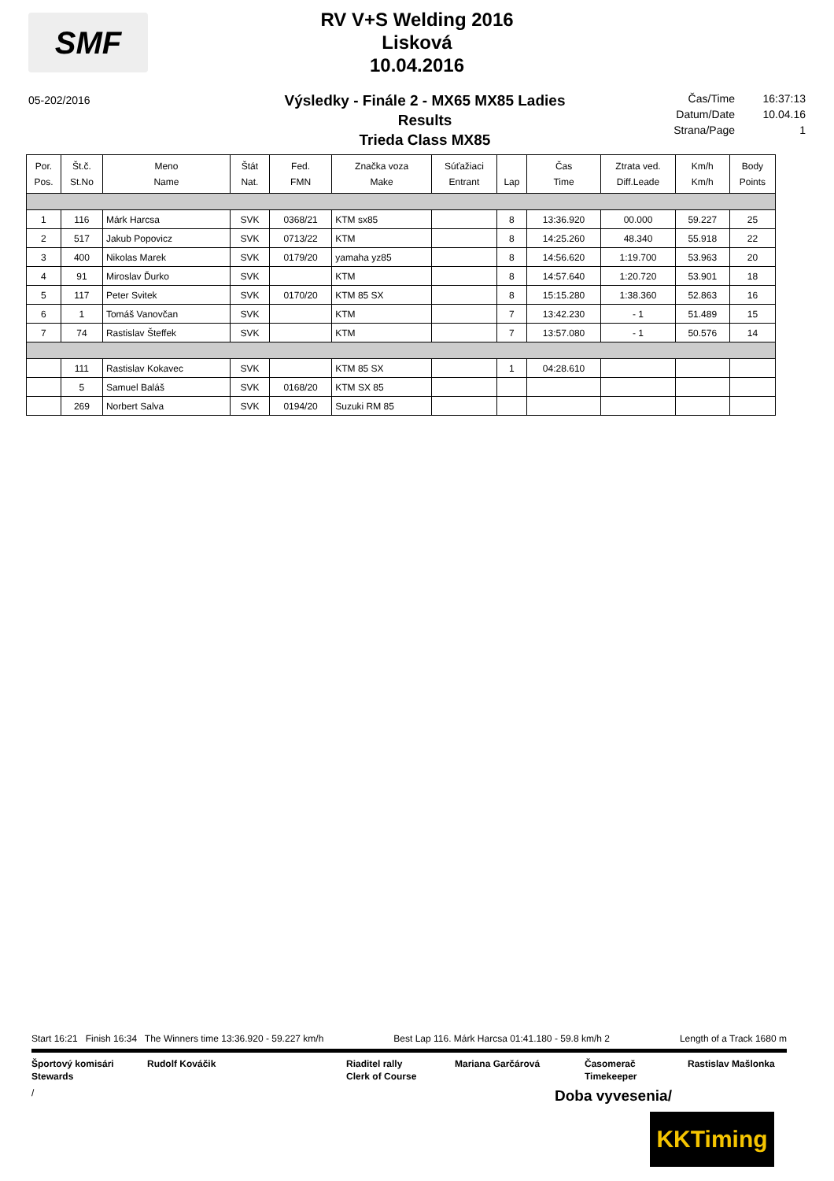SMF
RV V+S Welding 2016
Lisková
10.04.2016
05-202/2016
Výsledky - Finále 2 - MX65 MX85 Ladies
Results
Trieda Class MX85
Čas/Time 16:37:13
Datum/Date 10.04.16
Strana/Page 1
| Por. Pos. | Št.č. St.No | Meno Name | Štát Nat. | Fed. FMN | Značka voza Make | Súťažiaci Entrant | Lap | Čas Time | Ztrata ved. Diff.Leade | Km/h Km/h | Body Points |
| --- | --- | --- | --- | --- | --- | --- | --- | --- | --- | --- | --- |
| 1 | 116 | Márk Harcsa | SVK | 0368/21 | KTM sx85 | | 8 | 13:36.920 | 00.000 | 59.227 | 25 |
| 2 | 517 | Jakub Popovicz | SVK | 0713/22 | KTM | | 8 | 14:25.260 | 48.340 | 55.918 | 22 |
| 3 | 400 | Nikolas Marek | SVK | 0179/20 | yamaha yz85 | | 8 | 14:56.620 | 1:19.700 | 53.963 | 20 |
| 4 | 91 | Miroslav Ďurko | SVK | | KTM | | 8 | 14:57.640 | 1:20.720 | 53.901 | 18 |
| 5 | 117 | Peter Svitek | SVK | 0170/20 | KTM 85 SX | | 8 | 15:15.280 | 1:38.360 | 52.863 | 16 |
| 6 | 1 | Tomáš Vanovčan | SVK | | KTM | | 7 | 13:42.230 | - 1 | 51.489 | 15 |
| 7 | 74 | Rastislav Šteffek | SVK | | KTM | | 7 | 13:57.080 | - 1 | 50.576 | 14 |
| | 111 | Rastislav Kokavec | SVK | | KTM 85 SX | | 1 | 04:28.610 | | | |
| | 5 | Samuel Baláš | SVK | 0168/20 | KTM SX 85 | | | | | | |
| | 269 | Norbert Salva | SVK | 0194/20 | Suzuki RM 85 | | | | | | |
Start 16:21 Finish 16:34 The Winners time 13:36.920 - 59.227 km/h Best Lap 116. Márk Harcsa 01:41.180 - 59.8 km/h 2 Length of a Track 1680 m
Športový komisári
Stewards
Rudolf Kováčik Riaditel rally
Clerk of Course
Mariana Garčárová Časomerač
Timekeeper
Rastislav Mašlonka
/ Doba vyvesenia/
KKTiming